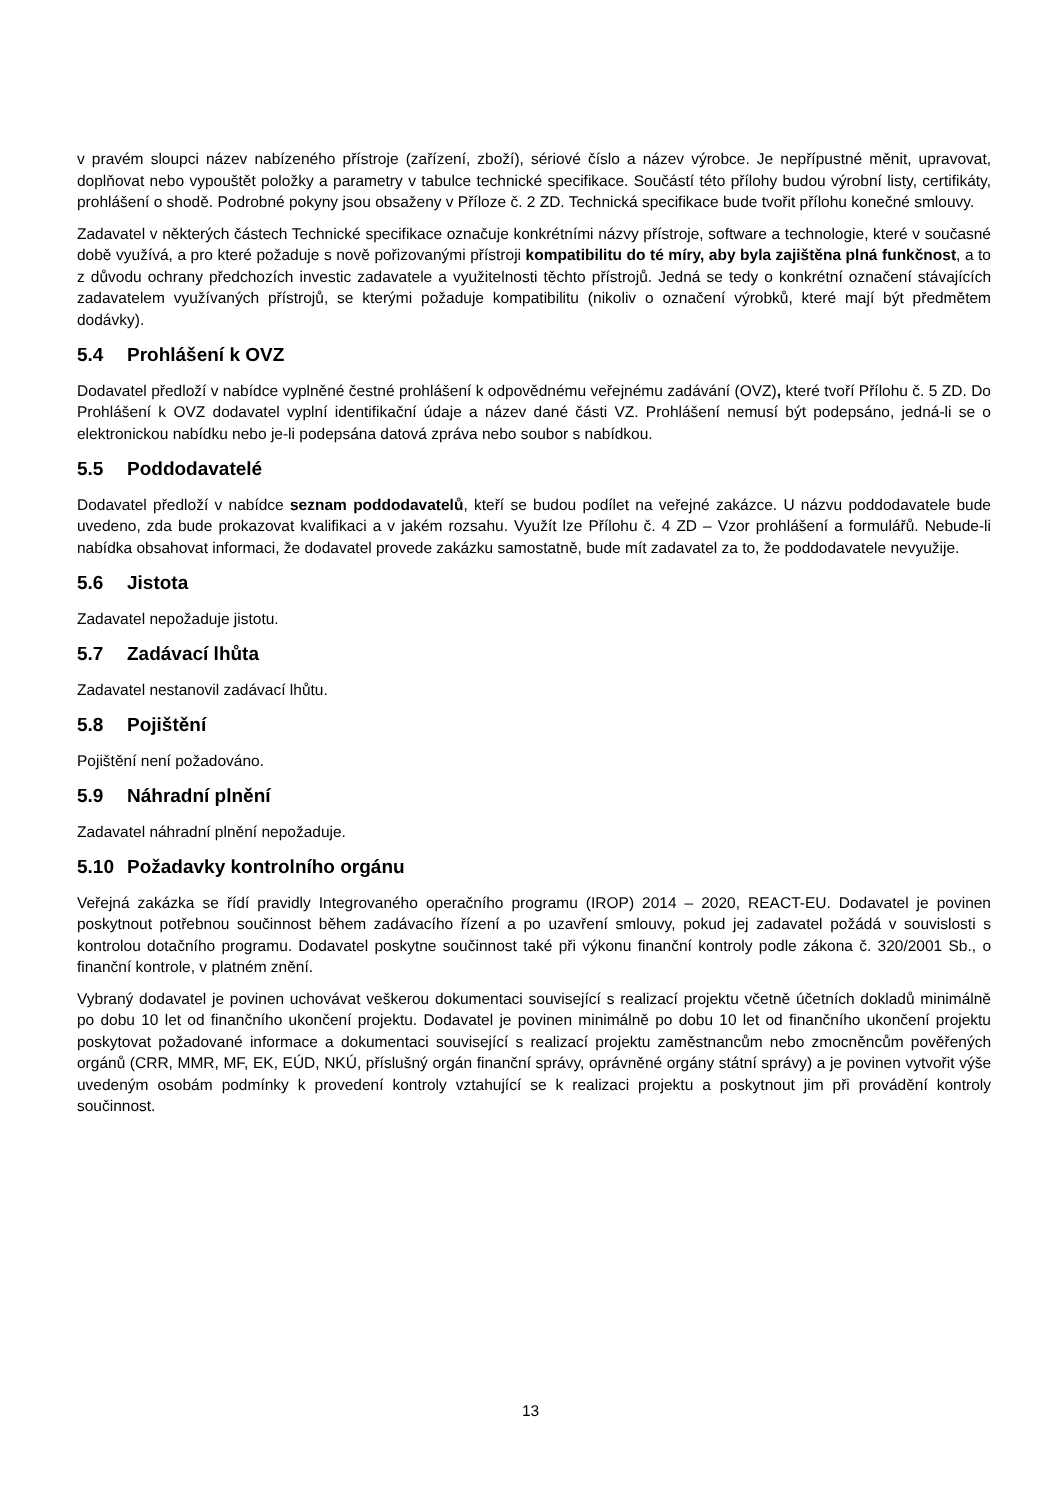v pravém sloupci název nabízeného přístroje (zařízení, zboží), sériové číslo a název výrobce. Je nepřípustné měnit, upravovat, doplňovat nebo vypouštět položky a parametry v tabulce technické specifikace. Součástí této přílohy budou výrobní listy, certifikáty, prohlášení o shodě. Podrobné pokyny jsou obsaženy v Příloze č. 2 ZD. Technická specifikace bude tvořit přílohu konečné smlouvy.
Zadavatel v některých částech Technické specifikace označuje konkrétními názvy přístroje, software a technologie, které v současné době využívá, a pro které požaduje s nově pořizovanými přístroji kompatibilitu do té míry, aby byla zajištěna plná funkčnost, a to z důvodu ochrany předchozích investic zadavatele a využitelnosti těchto přístrojů. Jedná se tedy o konkrétní označení stávajících zadavatelem využívaných přístrojů, se kterými požaduje kompatibilitu (nikoliv o označení výrobků, které mají být předmětem dodávky).
5.4 Prohlášení k OVZ
Dodavatel předloží v nabídce vyplněné čestné prohlášení k odpovědnému veřejnému zadávání (OVZ), které tvoří Přílohu č. 5 ZD. Do Prohlášení k OVZ dodavatel vyplní identifikační údaje a název dané části VZ. Prohlášení nemusí být podepsáno, jedná-li se o elektronickou nabídku nebo je-li podepsána datová zpráva nebo soubor s nabídkou.
5.5 Poddodavatelé
Dodavatel předloží v nabídce seznam poddodavatelů, kteří se budou podílet na veřejné zakázce. U názvu poddodavatele bude uvedeno, zda bude prokazovat kvalifikaci a v jakém rozsahu. Využít lze Přílohu č. 4 ZD – Vzor prohlášení a formulářů. Nebude-li nabídka obsahovat informaci, že dodavatel provede zakázku samostatně, bude mít zadavatel za to, že poddodavatele nevyužije.
5.6 Jistota
Zadavatel nepožaduje jistotu.
5.7 Zadávací lhůta
Zadavatel nestanovil zadávací lhůtu.
5.8 Pojištění
Pojištění není požadováno.
5.9 Náhradní plnění
Zadavatel náhradní plnění nepožaduje.
5.10 Požadavky kontrolního orgánu
Veřejná zakázka se řídí pravidly Integrovaného operačního programu (IROP) 2014 – 2020, REACT-EU. Dodavatel je povinen poskytnout potřebnou součinnost během zadávacího řízení a po uzavření smlouvy, pokud jej zadavatel požádá v souvislosti s kontrolou dotačního programu. Dodavatel poskytne součinnost také při výkonu finanční kontroly podle zákona č. 320/2001 Sb., o finanční kontrole, v platném znění.
Vybraný dodavatel je povinen uchovávat veškerou dokumentaci související s realizací projektu včetně účetních dokladů minimálně po dobu 10 let od finančního ukončení projektu. Dodavatel je povinen minimálně po dobu 10 let od finančního ukončení projektu poskytovat požadované informace a dokumentaci související s realizací projektu zaměstnancům nebo zmocněncům pověřených orgánů (CRR, MMR, MF, EK, EÚD, NKÚ, příslušný orgán finanční správy, oprávněné orgány státní správy) a je povinen vytvořit výše uvedeným osobám podmínky k provedení kontroly vztahující se k realizaci projektu a poskytnout jim při provádění kontroly součinnost.
13